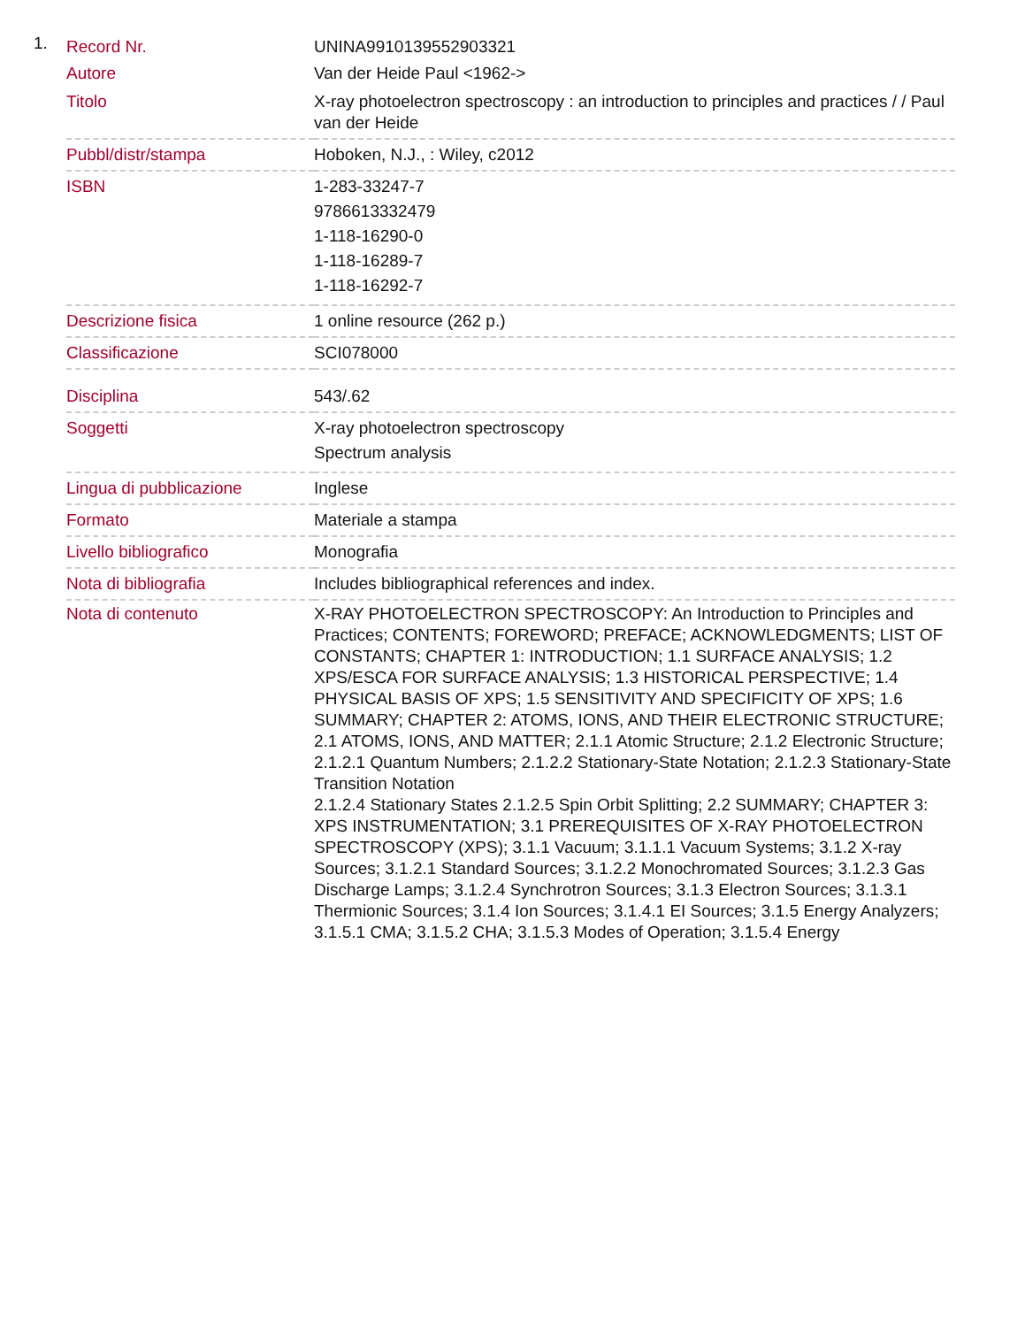1.
| Record Nr. | UNINA9910139552903321 |
| Autore | Van der Heide Paul <1962-> |
| Titolo | X-ray photoelectron spectroscopy : an introduction to principles and practices / / Paul van der Heide |
| Pubbl/distr/stampa | Hoboken, N.J., : Wiley, c2012 |
| ISBN | 1-283-33247-7 9786613332479 1-118-16290-0 1-118-16289-7 1-118-16292-7 |
| Descrizione fisica | 1 online resource (262 p.) |
| Classificazione | SCI078000 |
| Disciplina | 543/.62 |
| Soggetti | X-ray photoelectron spectroscopy Spectrum analysis |
| Lingua di pubblicazione | Inglese |
| Formato | Materiale a stampa |
| Livello bibliografico | Monografia |
| Nota di bibliografia | Includes bibliographical references and index. |
| Nota di contenuto | X-RAY PHOTOELECTRON SPECTROSCOPY: An Introduction to Principles and Practices; CONTENTS; FOREWORD; PREFACE; ACKNOWLEDGMENTS; LIST OF CONSTANTS; CHAPTER 1: INTRODUCTION; 1.1 SURFACE ANALYSIS; 1.2 XPS/ESCA FOR SURFACE ANALYSIS; 1.3 HISTORICAL PERSPECTIVE; 1.4 PHYSICAL BASIS OF XPS; 1.5 SENSITIVITY AND SPECIFICITY OF XPS; 1.6 SUMMARY; CHAPTER 2: ATOMS, IONS, AND THEIR ELECTRONIC STRUCTURE; 2.1 ATOMS, IONS, AND MATTER; 2.1.1 Atomic Structure; 2.1.2 Electronic Structure; 2.1.2.1 Quantum Numbers; 2.1.2.2 Stationary-State Notation; 2.1.2.3 Stationary-State Transition Notation 2.1.2.4 Stationary States 2.1.2.5 Spin Orbit Splitting; 2.2 SUMMARY; CHAPTER 3: XPS INSTRUMENTATION; 3.1 PREREQUISITES OF X-RAY PHOTOELECTRON SPECTROSCOPY (XPS); 3.1.1 Vacuum; 3.1.1.1 Vacuum Systems; 3.1.2 X-ray Sources; 3.1.2.1 Standard Sources; 3.1.2.2 Monochromated Sources; 3.1.2.3 Gas Discharge Lamps; 3.1.2.4 Synchrotron Sources; 3.1.3 Electron Sources; 3.1.3.1 Thermionic Sources; 3.1.4 Ion Sources; 3.1.4.1 EI Sources; 3.1.5 Energy Analyzers; 3.1.5.1 CMA; 3.1.5.2 CHA; 3.1.5.3 Modes of Operation; 3.1.5.4 Energy |